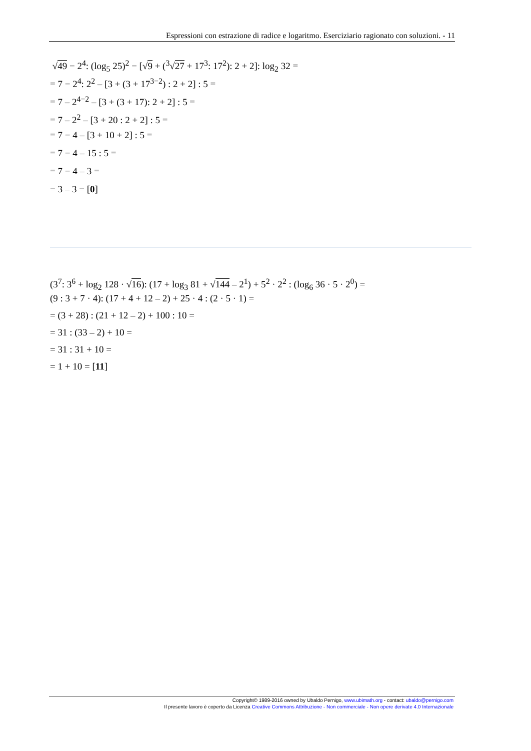Espressioni con estrazione di radice e logaritmo. Eserciziario ragionato con soluzioni. - 11
√49 − 2<sup>4</sup>: (log<sub>5</sub> 25)<sup>2</sup> − [√9 + (<sup>3</sup>√27 + 17<sup>3</sup>: 17<sup>2</sup>): 2 + 2]: log<sub>2</sub> 32 =
= 7 − 2<sup>4</sup>: 2<sup>2</sup> – [3 + (3 + 17<sup>3−2</sup>) : 2 + 2] : 5 =
= 7 – 2<sup>4−2</sup> – [3 + (3 + 17): 2 + 2] : 5 =
= 7 – 2<sup>2</sup> – [3 + 20 : 2 + 2] : 5 =
= 7 − 4 – [3 + 10 + 2] : 5 =
= 7 − 4 – 15 : 5 =
= 7 − 4 – 3 =
= 3 – 3 = [0]
(3<sup>7</sup>: 3<sup>6</sup> + log<sub>2</sub> 128 · √16): (17 + log<sub>3</sub> 81 + √144 – 2<sup>1</sup>) + 5<sup>2</sup> · 2<sup>2</sup> : (log<sub>6</sub> 36 · 5 · 2<sup>0</sup>) =
(9 : 3 + 7 · 4): (17 + 4 + 12 – 2) + 25 · 4 : (2 · 5 · 1) =
= (3 + 28) : (21 + 12 – 2) + 100 : 10 =
= 31 : (33 – 2) + 10 =
= 31 : 31 + 10 =
= 1 + 10 = [11]
Copyright© 1989-2016 owned by Ubaldo Pernigo, www.ubimath.org - contact: ubaldo@pernigo.com
Il presente lavoro è coperto da Licenza Creative Commons Attribuzione - Non commerciale - Non opere derivate 4.0 Internazionale